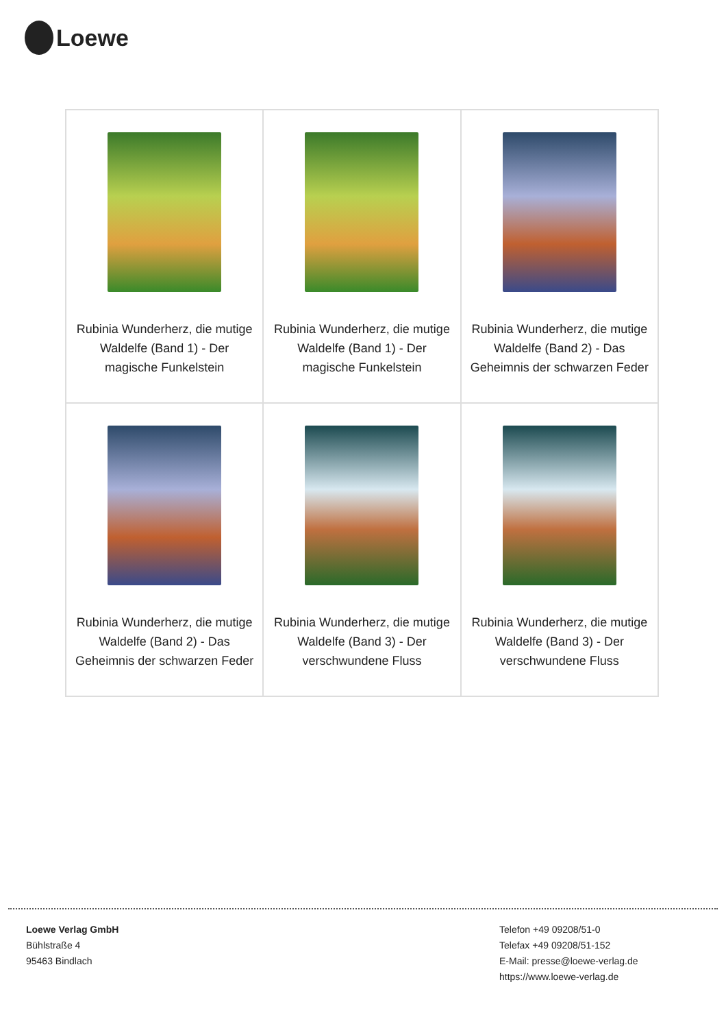Loewe
| Rubinia Wunderherz, die mutige Waldelfe (Band 1) - Der magische Funkelstein | Rubinia Wunderherz, die mutige Waldelfe (Band 1) - Der magische Funkelstein | Rubinia Wunderherz, die mutige Waldelfe (Band 2) - Das Geheimnis der schwarzen Feder |
| Rubinia Wunderherz, die mutige Waldelfe (Band 2) - Das Geheimnis der schwarzen Feder | Rubinia Wunderherz, die mutige Waldelfe (Band 3) - Der verschwundene Fluss | Rubinia Wunderherz, die mutige Waldelfe (Band 3) - Der verschwundene Fluss |
Loewe Verlag GmbH
Bühlstraße 4
95463 Bindlach
Telefon +49 09208/51-0
Telefax +49 09208/51-152
E-Mail: presse@loewe-verlag.de
https://www.loewe-verlag.de